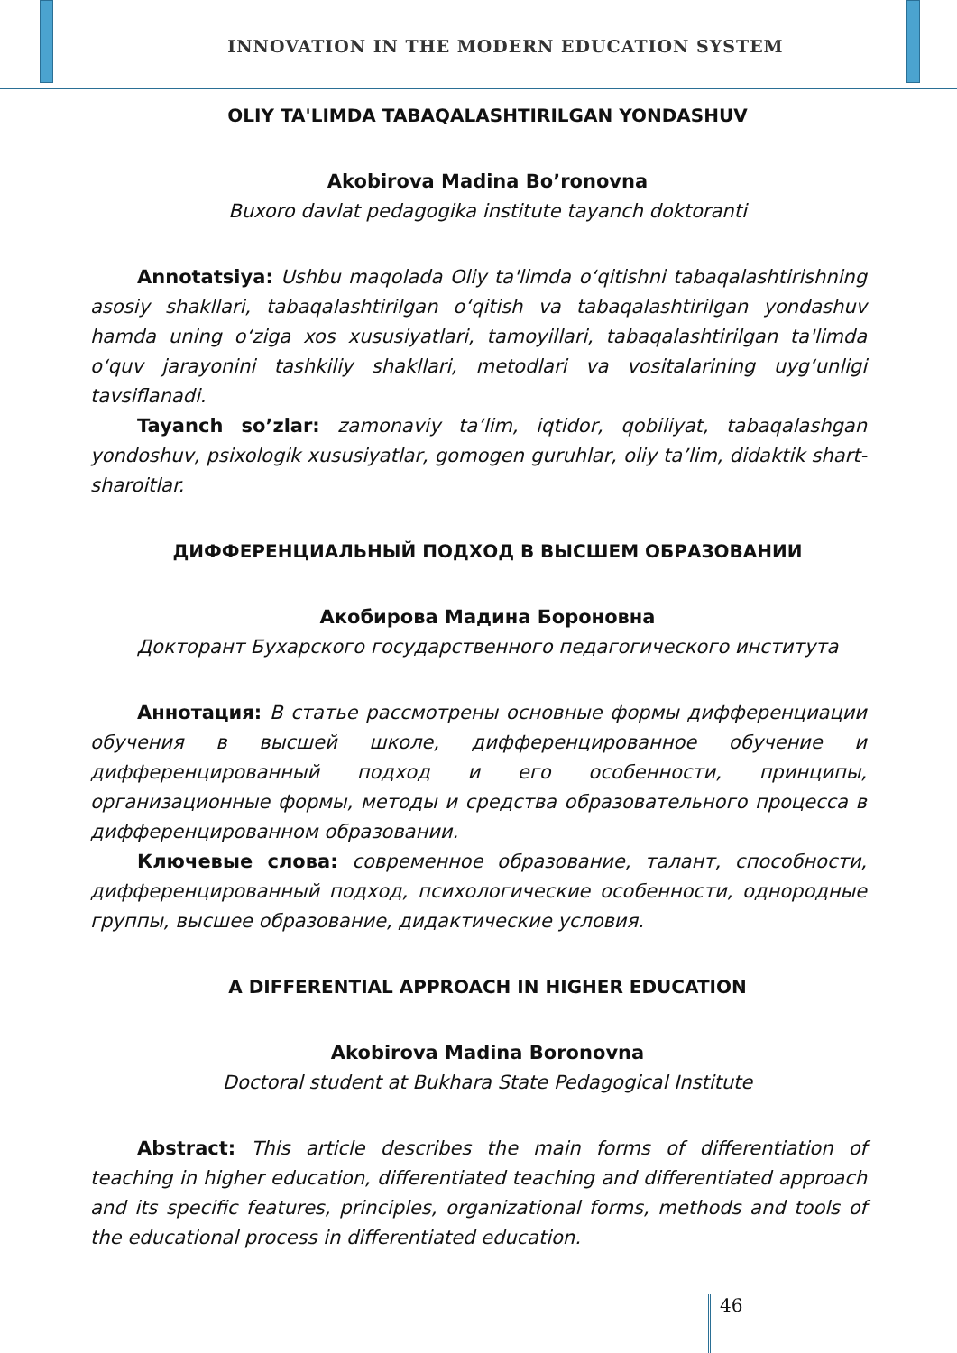INNOVATION IN THE MODERN EDUCATION SYSTEM
OLIY TA'LIMDA TABAQALASHTIRILGAN YONDASHUV
Akobirova Madina Bo’ronovna
Buxoro davlat pedagogika institute tayanch doktoranti
Annotatsiya: Ushbu maqolada Oliy ta'limda o‘qitishni tabaqalashtirishning asosiy shakllari, tabaqalashtirilgan o‘qitish va tabaqalashtirilgan yondashuv hamda uning o‘ziga xos xususiyatlari, tamoyillari, tabaqalashtirilgan ta'limda o‘quv jarayonini tashkiliy shakllari, metodlari va vositalarining uyg‘unligi tavsiflanadi.
Tayanch so’zlar: zamonaviy ta’lim, iqtidor, qobiliyat, tabaqalashgan yondoshuv, psixologik xususiyatlar, gomogen guruhlar, oliy ta’lim, didaktik shart-sharoitlar.
ДИФФЕРЕНЦИАЛЬНЫЙ ПОДХОД В ВЫСШЕМ ОБРАЗОВАНИИ
Акобирова Мадина Бороновна
Докторант Бухарского государственного педагогического института
Аннотация: В статье рассмотрены основные формы дифференциации обучения в высшей школе, дифференцированное обучение и дифференцированный подход и его особенности, принципы, организационные формы, методы и средства образовательного процесса в дифференцированном образовании.
Ключевые слова: современное образование, талант, способности, дифференцированный подход, психологические особенности, однородные группы, высшее образование, дидактические условия.
A DIFFERENTIAL APPROACH IN HIGHER EDUCATION
Akobirova Madina Boronovna
Doctoral student at Bukhara State Pedagogical Institute
Abstract: This article describes the main forms of differentiation of teaching in higher education, differentiated teaching and differentiated approach and its specific features, principles, organizational forms, methods and tools of the educational process in differentiated education.
46